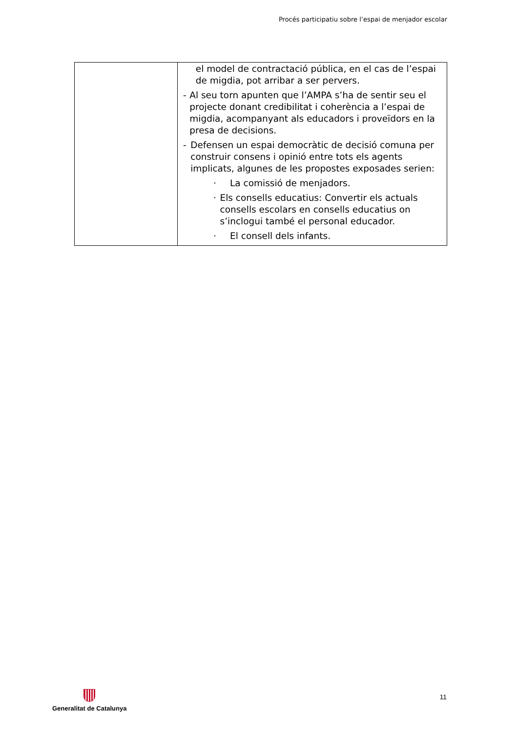Procés participatiu sobre l’espai de menjador escolar
| | el model de contractació pública, en el cas de l’espai de migdia, pot arribar a ser pervers. - Al seu torn apunten que l’AMPA s’ha de sentir seu el projecte donant credibilitat i coherència a l’espai de migdia, acompanyant als educadors i proveïdors en la presa de decisions. - Defensen un espai democràtic de decisió comuna per construir consens i opinió entre tots els agents implicats, algunes de les propostes exposades serien: · La comissió de menjadors. · Els consells educatius: Convertir els actuals consells escolars en consells educatius on s’inclogui també el personal educador. · El consell dels infants. |
Generalitat de Catalunya
11